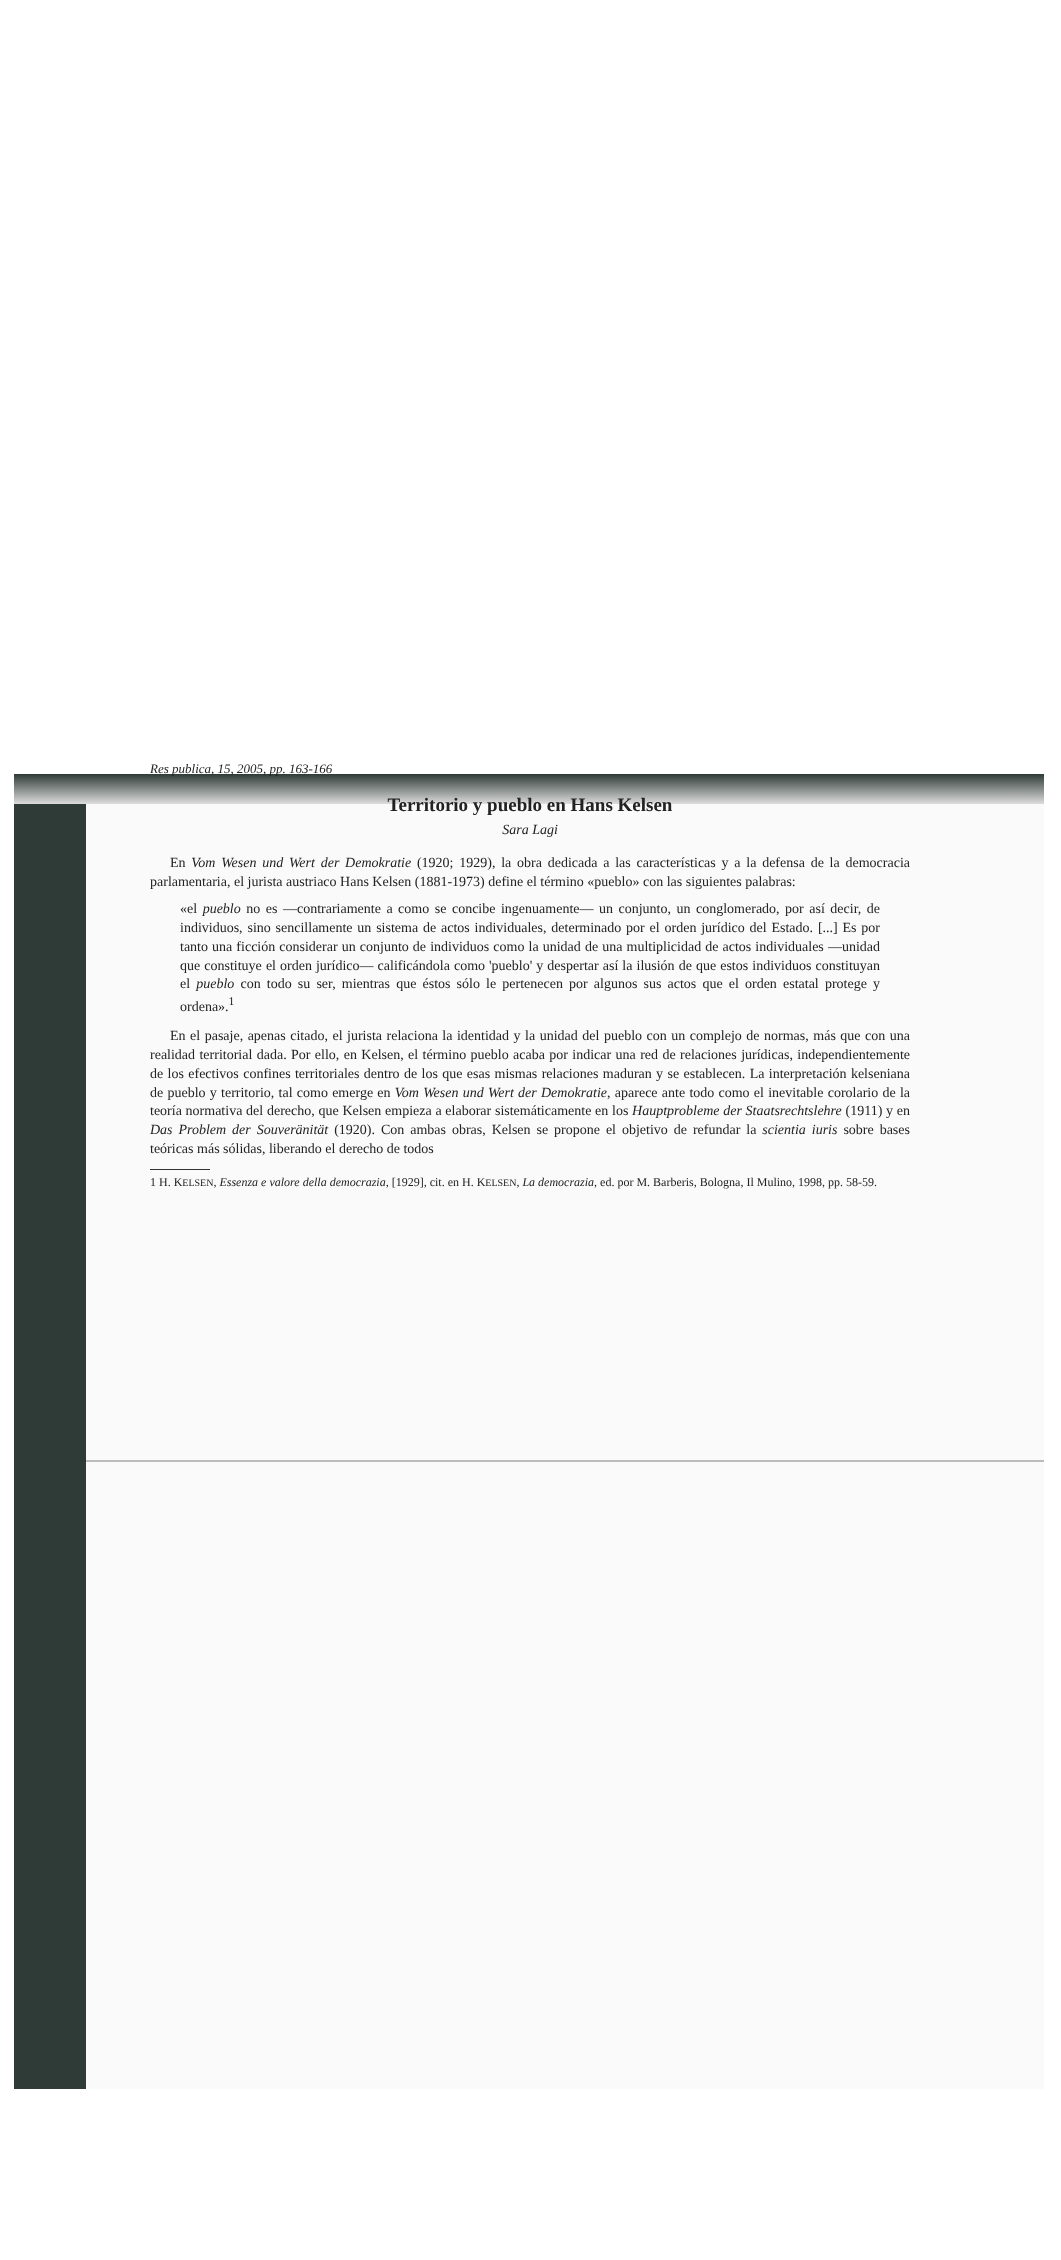Res publica, 15, 2005, pp. 163-166
Territorio y pueblo en Hans Kelsen
Sara Lagi
En Vom Wesen und Wert der Demokratie (1920; 1929), la obra dedicada a las características y a la defensa de la democracia parlamentaria, el jurista austriaco Hans Kelsen (1881-1973) define el término «pueblo» con las siguientes palabras:
«el pueblo no es —contrariamente a como se concibe ingenuamente— un conjunto, un conglomerado, por así decir, de individuos, sino sencillamente un sistema de actos individuales, determinado por el orden jurídico del Estado. [...] Es por tanto una ficción considerar un conjunto de individuos como la unidad de una multiplicidad de actos individuales —unidad que constituye el orden jurídico— calificándola como 'pueblo' y despertar así la ilusión de que estos individuos constituyan el pueblo con todo su ser, mientras que éstos sólo le pertenecen por algunos sus actos que el orden estatal protege y ordena».<sup>1</sup>
En el pasaje, apenas citado, el jurista relaciona la identidad y la unidad del pueblo con un complejo de normas, más que con una realidad territorial dada. Por ello, en Kelsen, el término pueblo acaba por indicar una red de relaciones jurídicas, independientemente de los efectivos confines territoriales dentro de los que esas mismas relaciones maduran y se establecen. La interpretación kelseniana de pueblo y territorio, tal como emerge en Vom Wesen und Wert der Demokratie, aparece ante todo como el inevitable corolario de la teoría normativa del derecho, que Kelsen empieza a elaborar sistemáticamente en los Hauptprobleme der Staatsrechtslehre (1911) y en Das Problem der Souveränität (1920). Con ambas obras, Kelsen se propone el objetivo de refundar la scientia iuris sobre bases teóricas más sólidas, liberando el derecho de todos
1 H. KELSEN, Essenza e valore della democrazia, [1929], cit. en H. KELSEN, La democrazia, ed. por M. Barberis, Bologna, Il Mulino, 1998, pp. 58-59.